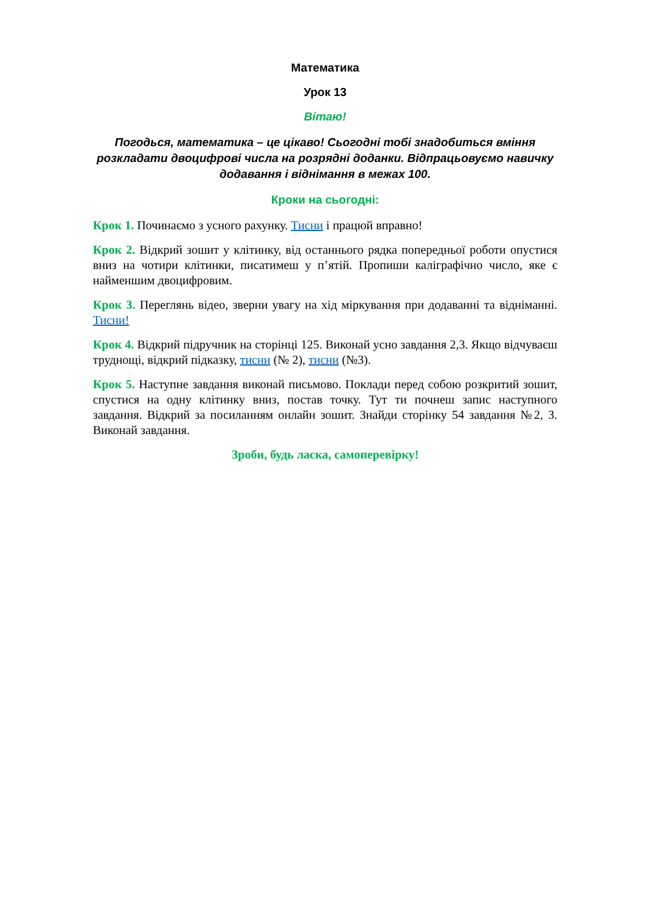Математика
Урок 13
Вітаю!
Погодься, математика – це цікаво! Сьогодні тобі знадобиться вміння розкладати двоцифрові числа на розрядні доданки. Відпрацьовуємо навичку додавання і віднімання в межах 100.
Кроки на сьогодні:
Крок 1. Починаємо з усного рахунку. Тисни і працюй вправно!
Крок 2. Відкрий зошит у клітинку, від останнього рядка попередньої роботи опустися вниз на чотири клітинки, писатимеш у п’ятій. Пропиши каліграфічно число, яке є найменшим двоцифровим.
Крок 3. Переглянь відео, зверни увагу на хід міркування при додаванні та відніманні. Тисни!
Крок 4. Відкрий підручник на сторінці 125. Виконай усно завдання 2,3. Якщо відчуваєш труднощі, відкрий підказку, тисни (№ 2), тисни (№3).
Крок 5. Наступне завдання виконай письмово. Поклади перед собою розкритий зошит, спустися на одну клітинку вниз, постав точку. Тут ти почнеш запис наступного завдання. Відкрий за посиланням онлайн зошит. Знайди сторінку 54 завдання №2, 3. Виконай завдання.
Зроби, будь ласка, самоперевірку!